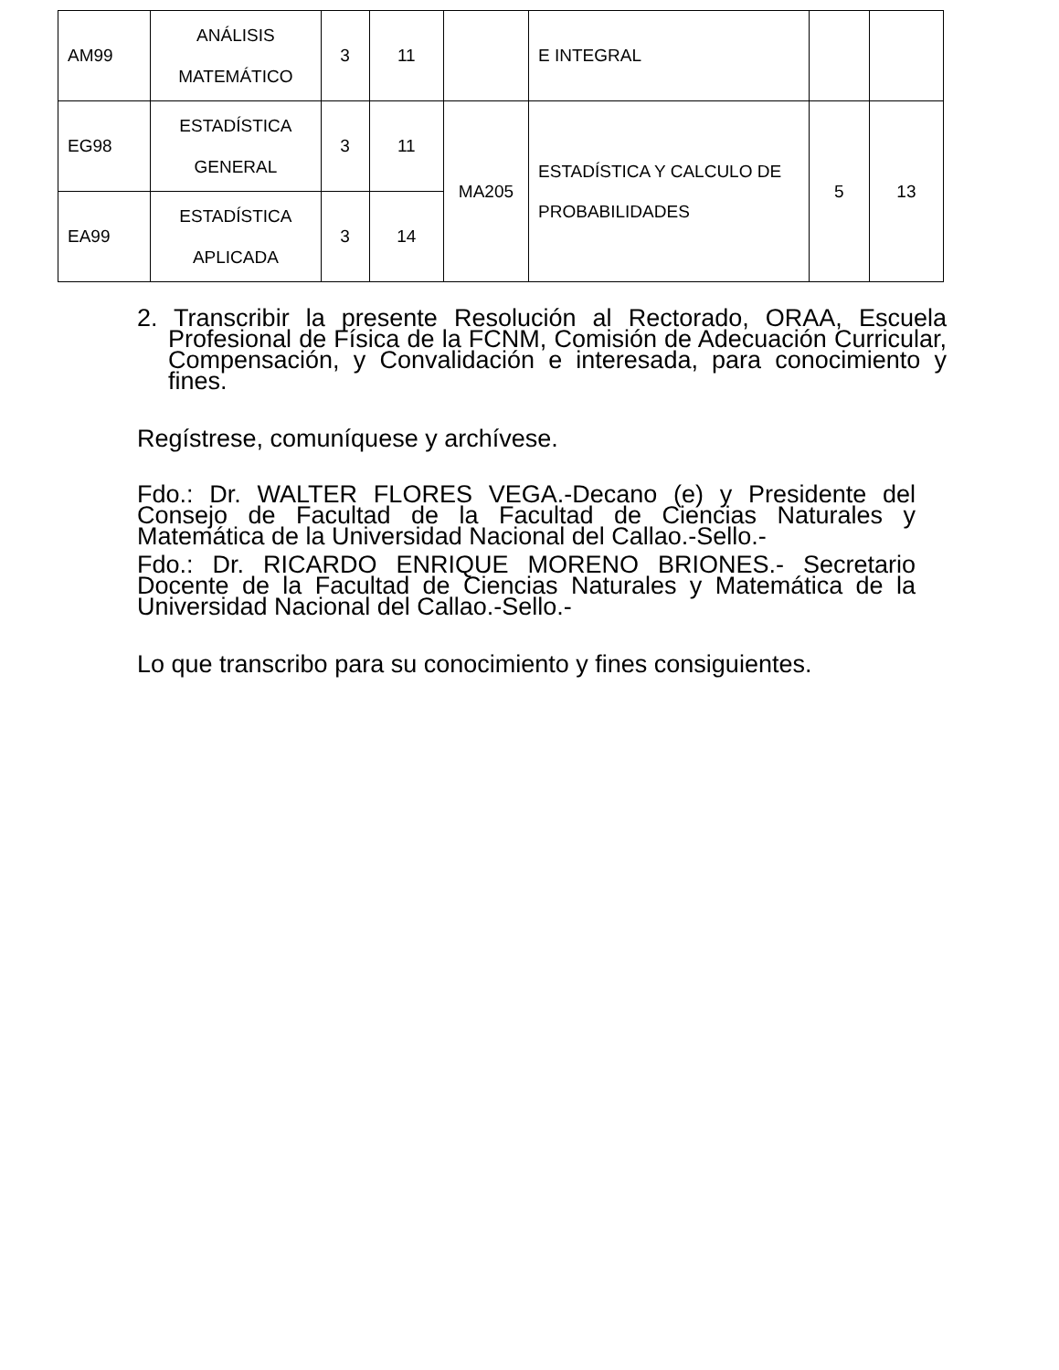| AM99 | ANÁLISIS MATEMÁTICO | 3 | 11 | | E INTEGRAL | | |
| EG98 | ESTADÍSTICA GENERAL | 3 | 11 | MA205 | ESTADÍSTICA Y CALCULO DE PROBABILIDADES | 5 | 13 |
| EA99 | ESTADÍSTICA APLICADA | 3 | 14 | | | | |
2. Transcribir la presente Resolución al Rectorado, ORAA, Escuela Profesional de Física de la FCNM, Comisión de Adecuación Curricular, Compensación, y Convalidación e interesada, para conocimiento y fines.
Regístrese, comuníquese y archívese.
Fdo.: Dr. WALTER FLORES VEGA.-Decano (e) y Presidente del Consejo de Facultad de la Facultad de Ciencias Naturales y Matemática de la Universidad Nacional del Callao.-Sello.-
Fdo.: Dr. RICARDO ENRIQUE MORENO BRIONES.- Secretario Docente de la Facultad de Ciencias Naturales y Matemática de la Universidad Nacional del Callao.-Sello.-
Lo que transcribo para su conocimiento y fines consiguientes.